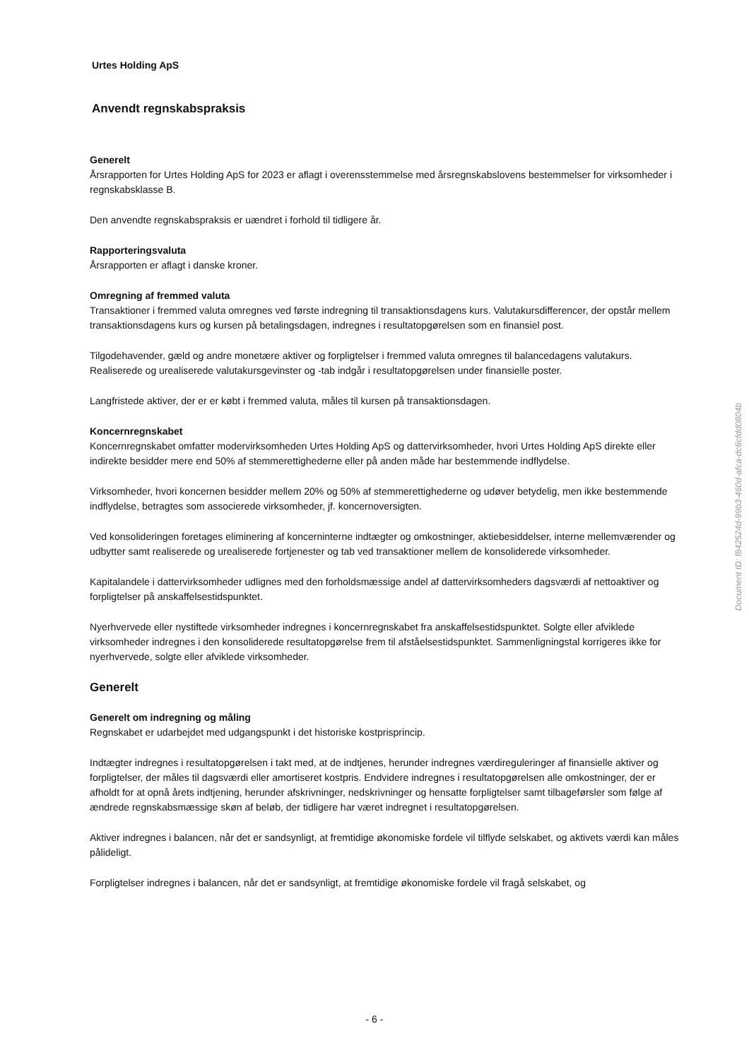Urtes Holding ApS
Anvendt regnskabspraksis
Generelt
Årsrapporten for Urtes Holding ApS for 2023 er aflagt i overensstemmelse med årsregnskabslovens bestemmelser for virksomheder i regnskabsklasse B.
Den anvendte regnskabspraksis er uændret i forhold til tidligere år.
Rapporteringsvaluta
Årsrapporten er aflagt i danske kroner.
Omregning af fremmed valuta
Transaktioner i fremmed valuta omregnes ved første indregning til transaktionsdagens kurs. Valutakursdifferencer, der opstår mellem transaktionsdagens kurs og kursen på betalingsdagen, indregnes i resultatopgørelsen som en finansiel post.
Tilgodehavender, gæld og andre monetære aktiver og forpligtelser i fremmed valuta omregnes til balancedagens valutakurs. Realiserede og urealiserede valutakursgevinster og -tab indgår i resultatopgørelsen under finansielle poster.
Langfristede aktiver, der er er købt i fremmed valuta, måles til kursen på transaktionsdagen.
Koncernregnskabet
Koncernregnskabet omfatter modervirksomheden Urtes Holding ApS og dattervirksomheder, hvori Urtes Holding ApS direkte eller indirekte besidder mere end 50% af stemmerettighederne eller på anden måde har bestemmende indflydelse.
Virksomheder, hvori koncernen besidder mellem 20% og 50% af stemmerettighederne og udøver betydelig, men ikke bestemmende indflydelse, betragtes som associerede virksomheder, jf. koncernoversigten.
Ved konsolideringen foretages eliminering af koncerninterne indtægter og omkostninger, aktiebesiddelser, interne mellemværender og udbytter samt realiserede og urealiserede fortjenester og tab ved transaktioner mellem de konsoliderede virksomheder.
Kapitalandele i dattervirksomheder udlignes med den forholdsmæssige andel af dattervirksomheders dagsværdi af nettoaktiver og forpligtelser på anskaffelsestidspunktet.
Nyerhvervede eller nystiftede virksomheder indregnes i koncernregnskabet fra anskaffelsestidspunktet. Solgte eller afviklede virksomheder indregnes i den konsoliderede resultatopgørelse frem til afståelsestidspunktet. Sammenligningstal korrigeres ikke for nyerhvervede, solgte eller afviklede virksomheder.
Generelt
Generelt om indregning og måling
Regnskabet er udarbejdet med udgangspunkt i det historiske kostprisprincip.
Indtægter indregnes i resultatopgørelsen i takt med, at de indtjenes, herunder indregnes værdireguleringer af finansielle aktiver og forpligtelser, der måles til dagsværdi eller amortiseret kostpris. Endvidere indregnes i resultatopgørelsen alle omkostninger, der er afholdt for at opnå årets indtjening, herunder afskrivninger, nedskrivninger og hensatte forpligtelser samt tilbageførsler som følge af ændrede regnskabsmæssige skøn af beløb, der tidligere har været indregnet i resultatopgørelsen.
Aktiver indregnes i balancen, når det er sandsynligt, at fremtidige økonomiske fordele vil tilflyde selskabet, og aktivets værdi kan måles pålideligt.
Forpligtelser indregnes i balancen, når det er sandsynligt, at fremtidige økonomiske fordele vil fragå selskabet, og
Document ID: f842524d-99b3-460d-afca-dc6cfdd0804b
- 6 -